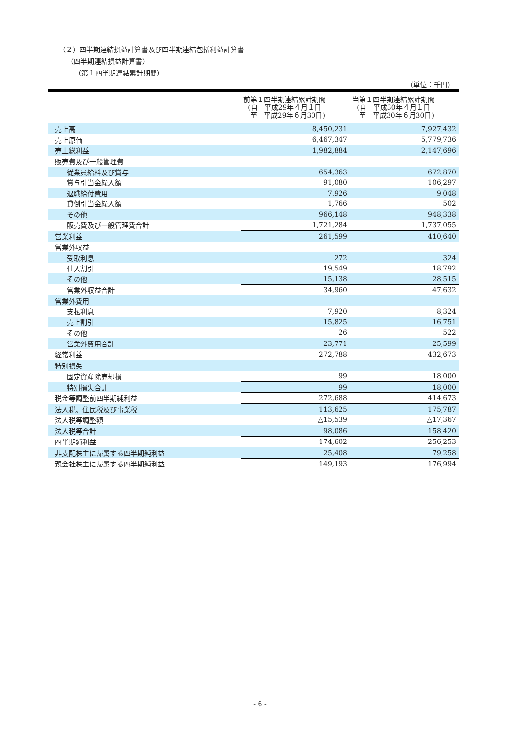（２）四半期連結損益計算書及び四半期連結包括利益計算書
（四半期連結損益計算書）
（第１四半期連結累計期間）
（単位：千円）
| | 前第１四半期連結累計期間 (自 平成29年４月１日 至 平成29年６月30日) | 当第１四半期連結累計期間 (自 平成30年４月１日 至 平成30年６月30日) |
| --- | --- | --- |
| 売上高 | 8,450,231 | 7,927,432 |
| 売上原価 | 6,467,347 | 5,779,736 |
| 売上総利益 | 1,982,884 | 2,147,696 |
| 販売費及び一般管理費 | | |
| 従業員給料及び賞与 | 654,363 | 672,870 |
| 賞与引当金繰入額 | 91,080 | 106,297 |
| 退職給付費用 | 7,926 | 9,048 |
| 貸倒引当金繰入額 | 1,766 | 502 |
| その他 | 966,148 | 948,338 |
| 販売費及び一般管理費合計 | 1,721,284 | 1,737,055 |
| 営業利益 | 261,599 | 410,640 |
| 営業外収益 | | |
| 受取利息 | 272 | 324 |
| 仕入割引 | 19,549 | 18,792 |
| その他 | 15,138 | 28,515 |
| 営業外収益合計 | 34,960 | 47,632 |
| 営業外費用 | | |
| 支払利息 | 7,920 | 8,324 |
| 売上割引 | 15,825 | 16,751 |
| その他 | 26 | 522 |
| 営業外費用合計 | 23,771 | 25,599 |
| 経常利益 | 272,788 | 432,673 |
| 特別損失 | | |
| 固定資産除売却損 | 99 | 18,000 |
| 特別損失合計 | 99 | 18,000 |
| 税金等調整前四半期純利益 | 272,688 | 414,673 |
| 法人税、住民税及び事業税 | 113,625 | 175,787 |
| 法人税等調整額 | △15,539 | △17,367 |
| 法人税等合計 | 98,086 | 158,420 |
| 四半期純利益 | 174,602 | 256,253 |
| 非支配株主に帰属する四半期純利益 | 25,408 | 79,258 |
| 親会社株主に帰属する四半期純利益 | 149,193 | 176,994 |
- 6 -